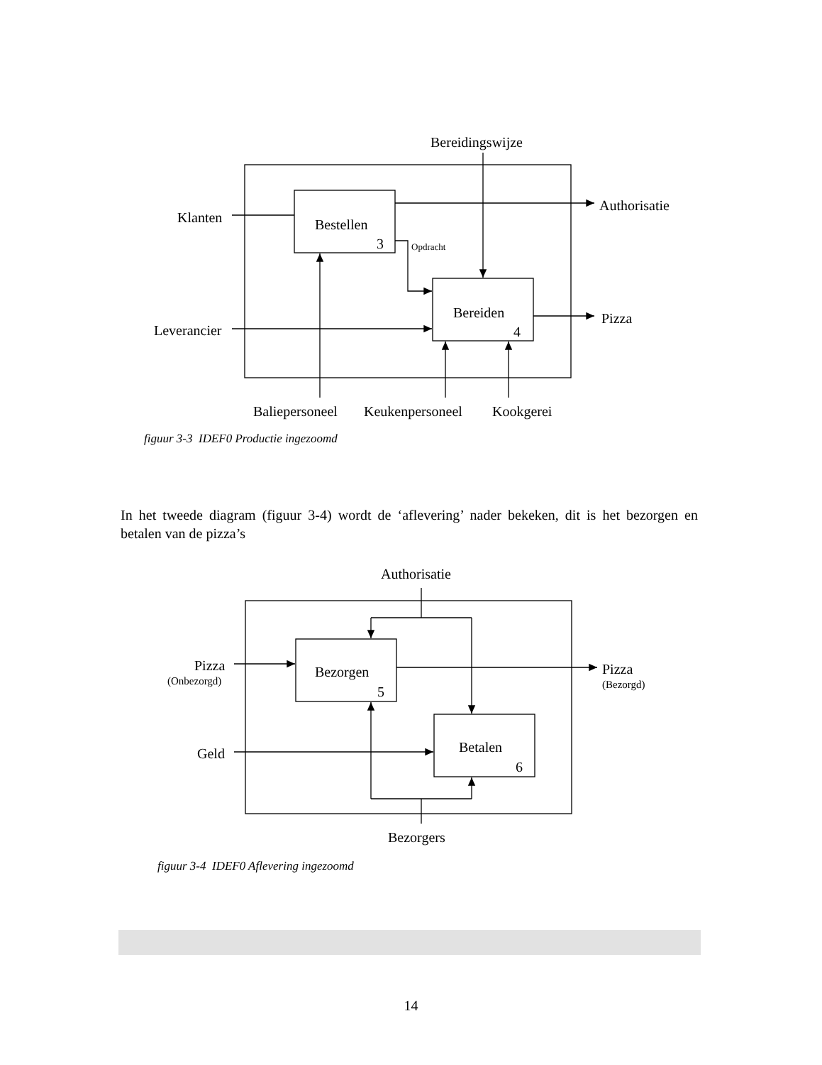Bereidingswijze
Klanten
Authorisatie
Bestellen
3
Opdracht
Bereiden
4
Leverancier
Pizza
Baliepersoneel
Keukenpersoneel
Kookgerei
Authorisatie
Pizza
(Onbezorgd)
Bezorgen
5
Pizza
(Bezorgd)
Geld
Betalen
6
Bezorgers
figuur 3-3 IDEF0 Productie ingezoomd
In het tweede diagram (figuur 3-4) wordt de ‘aflevering’ nader bekeken, dit is het bezorgen en betalen van de pizza’s
figuur 3-4 IDEF0 Aflevering ingezoomd
14